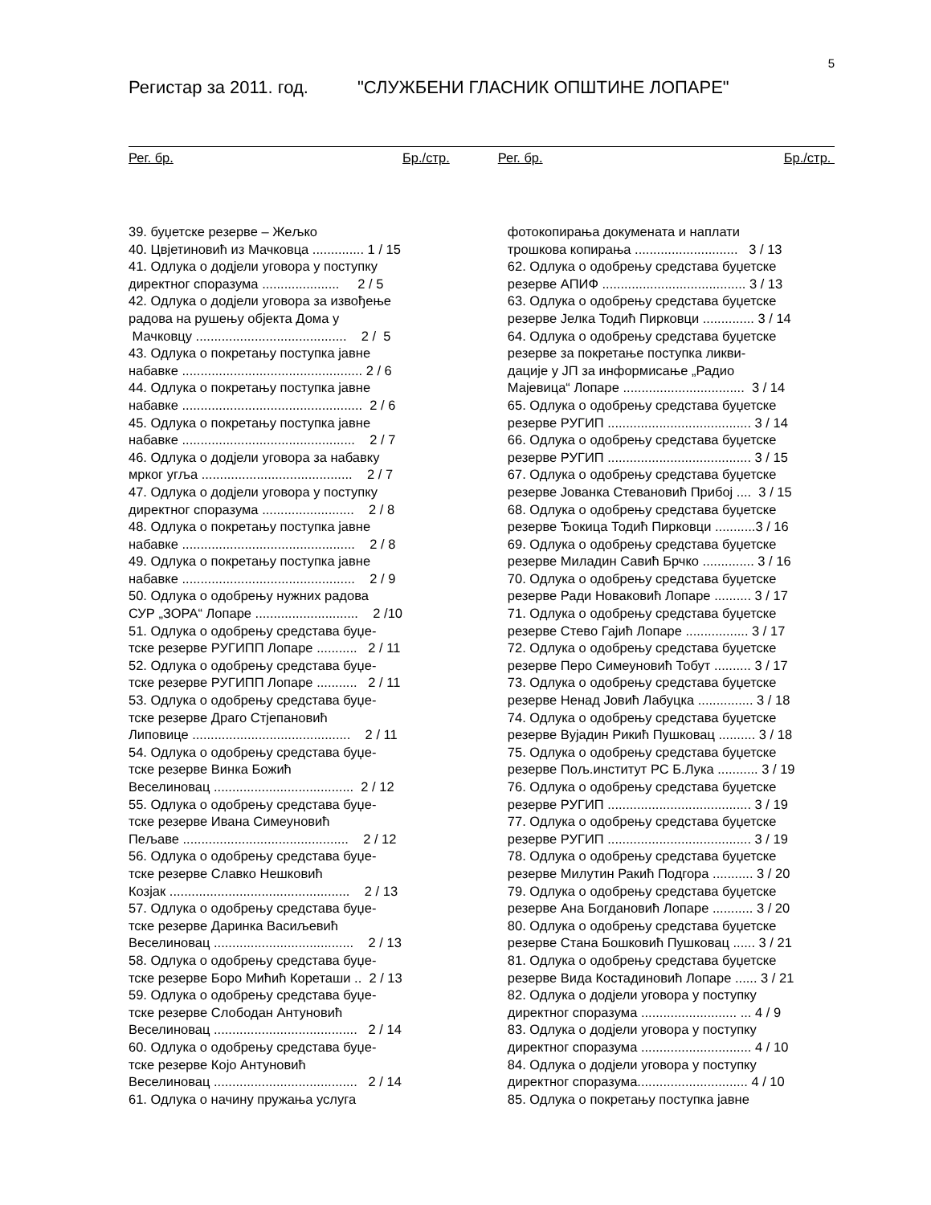5
Регистар за 2011. год. "СЛУЖБЕНИ ГЛАСНИК ОПШТИНЕ ЛОПАРЕ"
Рег. бр. Бр./стр.
Рег. бр. Бр./стр.
39. буџетске резерве – Жељко 40. Цвјетиновић из Мачковца .............. 1 / 15 41. Одлука о додјели уговора у поступку директног споразума ..................... 2 / 5 42. Одлука о додјели уговора за извођење радова на рушењу објекта Дома у Мачковцу ......................................... 2 / 5 43. Одлука о покретању поступка јавне набавке ................................................. 2 / 6 44. Одлука о покретању поступка јавне набавке ................................................. 2 / 6 45. Одлука о покретању поступка јавне набавке ............................................... 2 / 7 46. Одлука о додјели уговора за набавку мрког угља ......................................... 2 / 7 47. Одлука о додјели уговора у поступку директног споразума ......................... 2 / 8 48. Одлука о покретању поступка јавне набавке ............................................... 2 / 8 49. Одлука о покретању поступка јавне набавке ............................................... 2 / 9 50. Одлука о одобрењу нужних радова СУР „ЗОРА“ Лопаре ............................ 2 /10 51. Одлука о одобрењу средстава буџе- тске резерве РУГИПП Лопаре ........... 2 / 11 52. Одлука о одобрењу средстава буџе- тске резерве РУГИПП Лопаре ........... 2 / 11 53. Одлука о одобрењу средстава буџе- тске резерве Драго Стјепановић Липовице ........................................... 2 / 11 54. Одлука о одобрењу средстава буџе- тске резерве Винка Божић Веселиновац ...................................... 2 / 12 55. Одлука о одобрењу средстава буџе- тске резерве Ивана Симеуновић Пељаве ............................................. 2 / 12 56. Одлука о одобрењу средстава буџе- тске резерве Славко Нешковић Козјак ................................................. 2 / 13 57. Одлука о одобрењу средстава буџе- тске резерве Даринка Васиљевић Веселиновац ...................................... 2 / 13 58. Одлука о одобрењу средстава буџе- тске резерве Боро Мићић Кореташи .. 2 / 13 59. Одлука о одобрењу средстава буџе- тске резерве Слободан Антуновић Веселиновац ....................................... 2 / 14 60. Одлука о одобрењу средстава буџе- тске резерве Којо Антуновић Веселиновац ....................................... 2 / 14 61. Одлука о начину пружања услуга
фотокопирања докумената и наплати трошкова копирања ............................ 3 / 13 62. Одлука о одобрењу средстава буџетске резерве АПИФ ....................................... 3 / 13 63. Одлука о одобрењу средстава буџетске резерве Јелка Тодић Пирковци .............. 3 / 14 64. Одлука о одобрењу средстава буџетске резерве за покретање поступка ликви- дације у ЈП за информисање „Радио Мајевица“ Лопаре ................................. 3 / 14 65. Одлука о одобрењу средстава буџетске резерве РУГИП ....................................... 3 / 14 66. Одлука о одобрењу средстава буџетске резерве РУГИП ....................................... 3 / 15 67. Одлука о одобрењу средстава буџетске резерве Јованка Стевановић Прибој .... 3 / 15 68. Одлука о одобрењу средстава буџетске резерве Ђокица Тодић Пирковци ...........3 / 16 69. Одлука о одобрењу средстава буџетске резерве Миладин Савић Брчко .............. 3 / 16 70. Одлука о одобрењу средстава буџетске резерве Ради Новаковић Лопаре .......... 3 / 17 71. Одлука о одобрењу средстава буџетске резерве Стево Гајић Лопаре ................. 3 / 17 72. Одлука о одобрењу средстава буџетске резерве Перо Симеуновић Тобут .......... 3 / 17 73. Одлука о одобрењу средстава буџетске резерве Ненад Јовић Лабуцка ............... 3 / 18 74. Одлука о одобрењу средстава буџетске резерве Вујадин Рикић Пушковац .......... 3 / 18 75. Одлука о одобрењу средстава буџетске резерве Пољ.институт РС Б.Лука ........... 3 / 19 76. Одлука о одобрењу средстава буџетске резерве РУГИП ....................................... 3 / 19 77. Одлука о одобрењу средстава буџетске резерве РУГИП ....................................... 3 / 19 78. Одлука о одобрењу средстава буџетске резерве Милутин Ракић Подгора ........... 3 / 20 79. Одлука о одобрењу средстава буџетске резерве Ана Богдановић Лопаре ........... 3 / 20 80. Одлука о одобрењу средстава буџетске резерве Стана Бошковић Пушковац ...... 3 / 21 81. Одлука о одобрењу средстава буџетске резерве Вида Костадиновић Лопаре ...... 3 / 21 82. Одлука о додјели уговора у поступку директног споразума .......................... ... 4 / 9 83. Одлука о додјели уговора у поступку директног споразума .............................. 4 / 10 84. Одлука о додјели уговора у поступку директног споразума.............................. 4 / 10 85. Одлука о покретању поступка јавне